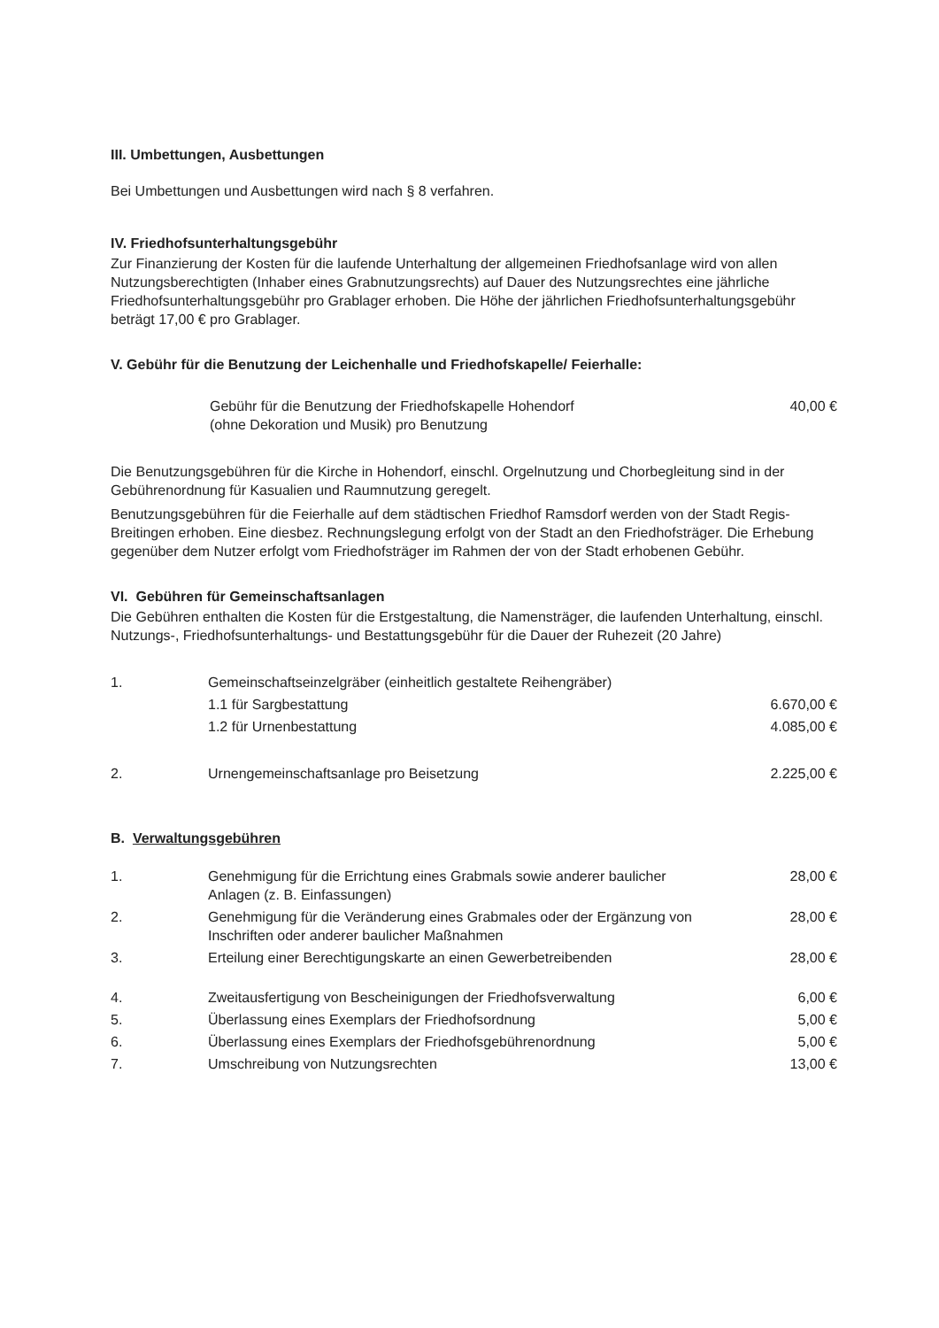III. Umbettungen, Ausbettungen
Bei Umbettungen und Ausbettungen wird nach § 8 verfahren.
IV. Friedhofsunterhaltungsgebühr
Zur Finanzierung der Kosten für die laufende Unterhaltung der allgemeinen Friedhofsanlage wird von allen Nutzungsberechtigten (Inhaber eines Grabnutzungsrechts) auf Dauer des Nutzungsrechtes eine jährliche Friedhofsunterhaltungsgebühr pro Grablager erhoben. Die Höhe der jährlichen Friedhofsunterhaltungsgebühr beträgt 17,00 € pro Grablager.
V. Gebühr für die Benutzung der Leichenhalle und Friedhofskapelle/ Feierhalle:
| | Gebühr für die Benutzung der Friedhofskapelle Hohendorf (ohne Dekoration und Musik) pro Benutzung | 40,00 € |
Die Benutzungsgebühren für die Kirche in Hohendorf, einschl. Orgelnutzung und Chorbegleitung sind in der Gebührenordnung für Kasualien und Raumnutzung geregelt.
Benutzungsgebühren für die Feierhalle auf dem städtischen Friedhof Ramsdorf werden von der Stadt Regis-Breitingen erhoben. Eine diesbez. Rechnungslegung erfolgt von der Stadt an den Friedhofsträger. Die Erhebung gegenüber dem Nutzer erfolgt vom Friedhofsträger im Rahmen der von der Stadt erhobenen Gebühr.
VI. Gebühren für Gemeinschaftsanlagen
Die Gebühren enthalten die Kosten für die Erstgestaltung, die Namensträger, die laufenden Unterhaltung, einschl. Nutzungs-, Friedhofsunterhaltungs- und Bestattungsgebühr für die Dauer der Ruhezeit (20 Jahre)
| 1. | Gemeinschaftseinzelgräber (einheitlich gestaltete Reihengräber) | |
| | 1.1 für Sargbestattung | 6.670,00 € |
| | 1.2 für Urnenbestattung | 4.085,00 € |
| 2. | Urnengemeinschaftsanlage pro Beisetzung | 2.225,00 € |
B. Verwaltungsgebühren
| 1. | Genehmigung für die Errichtung eines Grabmals sowie anderer baulicher Anlagen (z. B. Einfassungen) | 28,00 € |
| 2. | Genehmigung für die Veränderung eines Grabmales oder der Ergänzung von Inschriften oder anderer baulicher Maßnahmen | 28,00 € |
| 3. | Erteilung einer Berechtigungskarte an einen Gewerbetreibenden | 28,00 € |
| 4. | Zweitausfertigung von Bescheinigungen der Friedhofsverwaltung | 6,00 € |
| 5. | Überlassung eines Exemplars der Friedhofsordnung | 5,00 € |
| 6. | Überlassung eines Exemplars der Friedhofsgebührenordnung | 5,00 € |
| 7. | Umschreibung von Nutzungsrechten | 13,00 € |